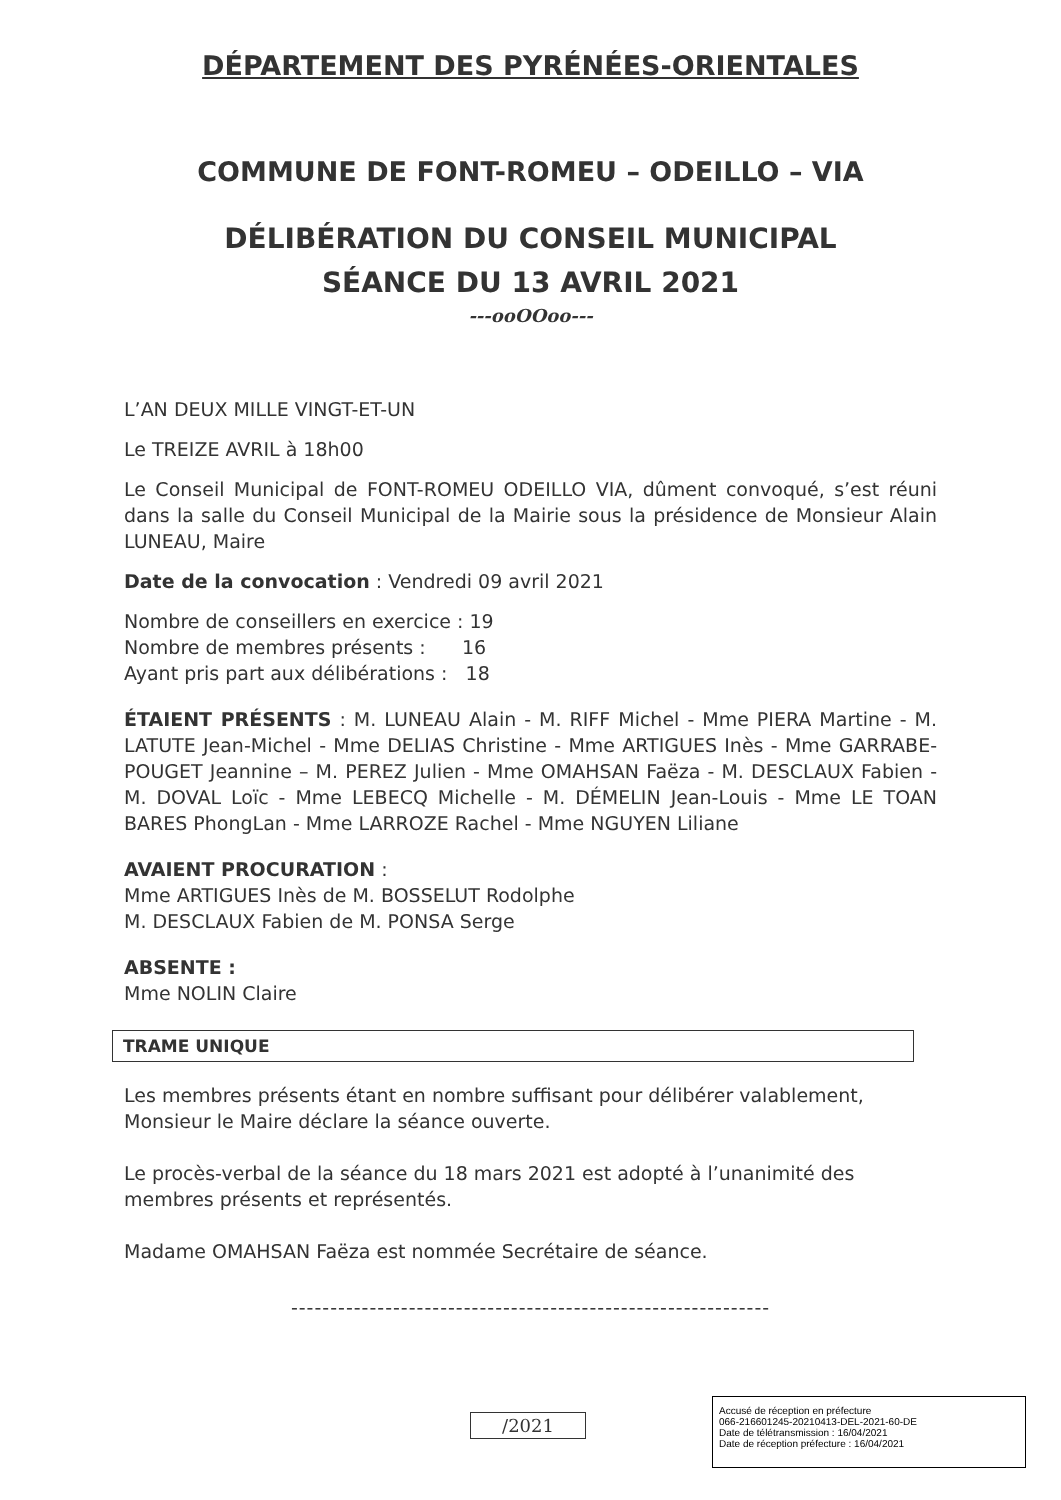DÉPARTEMENT DES PYRÉNÉES-ORIENTALES
COMMUNE DE FONT-ROMEU – ODEILLO – VIA
DÉLIBÉRATION DU CONSEIL MUNICIPAL
SÉANCE DU 13 AVRIL 2021
---ooOOoo---
L’AN DEUX MILLE VINGT-ET-UN
Le TREIZE AVRIL à 18h00
Le Conseil Municipal de FONT-ROMEU ODEILLO VIA, dûment convoqué, s’est réuni dans la salle du Conseil Municipal de la Mairie sous la présidence de Monsieur Alain LUNEAU, Maire
Date de la convocation : Vendredi 09 avril 2021
Nombre de conseillers en exercice : 19
Nombre de membres présents : 16
Ayant pris part aux délibérations : 18
ÉTAIENT PRÉSENTS : M. LUNEAU Alain - M. RIFF Michel - Mme PIERA Martine - M. LATUTE Jean-Michel - Mme DELIAS Christine - Mme ARTIGUES Inès - Mme GARRABE-POUGET Jeannine – M. PEREZ Julien - Mme OMAHSAN Faëza - M. DESCLAUX Fabien - M. DOVAL Loïc - Mme LEBECQ Michelle - M. DÉMELIN Jean-Louis - Mme LE TOAN BARES PhongLan - Mme LARROZE Rachel - Mme NGUYEN Liliane
AVAIENT PROCURATION :
Mme ARTIGUES Inès de M. BOSSELUT Rodolphe
M. DESCLAUX Fabien de M. PONSA Serge
ABSENTE :
Mme NOLIN Claire
TRAME UNIQUE
Les membres présents étant en nombre suffisant pour délibérer valablement, Monsieur le Maire déclare la séance ouverte.
Le procès-verbal de la séance du 18 mars 2021 est adopté à l’unanimité des membres présents et représentés.
Madame OMAHSAN Faëza est nommée Secrétaire de séance.
-------------------------------------------------------------
/2021
Accusé de réception en préfecture
066-216601245-20210413-DEL-2021-60-DE
Date de télétransmission : 16/04/2021
Date de réception préfecture : 16/04/2021